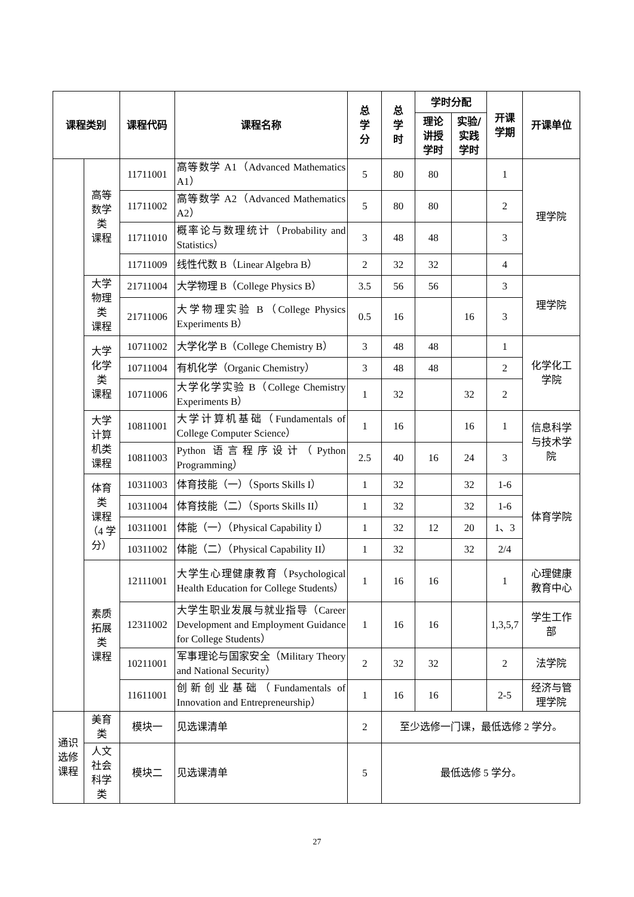| 课程类别 | | 课程代码 | 课程名称 | 总 学 分 | 总 学 时 | 学时分配 | | 开课 学期 | 开课单位 |
| --- | --- | --- | --- | --- | --- | --- | --- | --- | --- |
| | | | | | | 理论 讲授 学时 | 实验/ 实践 学时 | | |
| | 高等 数学 类 课程 | 11711001 | 高等数学 A1（Advanced Mathematics A1） | 5 | 80 | 80 | | 1 | 理学院 |
| | | 11711002 | 高等数学 A2（Advanced Mathematics A2） | 5 | 80 | 80 | | 2 | |
| | | 11711010 | 概率论与数理统计（Probability and Statistics） | 3 | 48 | 48 | | 3 | |
| | | 11711009 | 线性代数 B（Linear Algebra B） | 2 | 32 | 32 | | 4 | |
| | 大学 物理 类 课程 | 21711004 | 大学物理 B（College Physics B） | 3.5 | 56 | 56 | | 3 | 理学院 |
| | | 21711006 | 大学物理实验 B（College Physics Experiments B） | 0.5 | 16 | | 16 | 3 | |
| | 大学 化学 类 课程 | 10711002 | 大学化学 B（College Chemistry B） | 3 | 48 | 48 | | 1 | 化学化工 学院 |
| | | 10711004 | 有机化学（Organic Chemistry） | 3 | 48 | 48 | | 2 | |
| | | 10711006 | 大学化学实验 B（College Chemistry Experiments B） | 1 | 32 | | 32 | 2 | |
| | 大学 计算 机类 课程 | 10811001 | 大学计算机基础（Fundamentals of College Computer Science） | 1 | 16 | | 16 | 1 | 信息科学 与技术学 院 |
| | | 10811003 | Python 语言程序设计（Python Programming） | 2.5 | 40 | 16 | 24 | 3 | |
| | 体育 类 课程 （4 学 分） | 10311003 | 体育技能（一）（Sports Skills I） | 1 | 32 | | 32 | 1-6 | 体育学院 |
| | | 10311004 | 体育技能（二）（Sports Skills II） | 1 | 32 | | 32 | 1-6 | |
| | | 10311001 | 体能（一）（Physical Capability I） | 1 | 32 | 12 | 20 | 1、3 | |
| | | 10311002 | 体能（二）（Physical Capability II） | 1 | 32 | | 32 | 2/4 | |
| | 素质 拓展 类 课程 | 12111001 | 大学生心理健康教育（Psychological Health Education for College Students） | 1 | 16 | 16 | | 1 | 心理健康 教育中心 |
| | | 12311002 | 大学生职业发展与就业指导（Career Development and Employment Guidance for College Students） | 1 | 16 | 16 | | 1,3,5,7 | 学生工作 部 |
| | | 10211001 | 军事理论与国家安全（Military Theory and National Security） | 2 | 32 | 32 | | 2 | 法学院 |
| | | 11611001 | 创新创业基础（Fundamentals of Innovation and Entrepreneurship） | 1 | 16 | 16 | | 2-5 | 经济与管 理学院 |
| 通识 选修 课程 | 美育 类 | 模块一 | 见选课清单 | 2 | 至少选修一门课，最低选修 2 学分。 | | | | |
| | 人文 社会 科学 类 | 模块二 | 见选课清单 | 5 | 最低选修 5 学分。 | | | | |
27